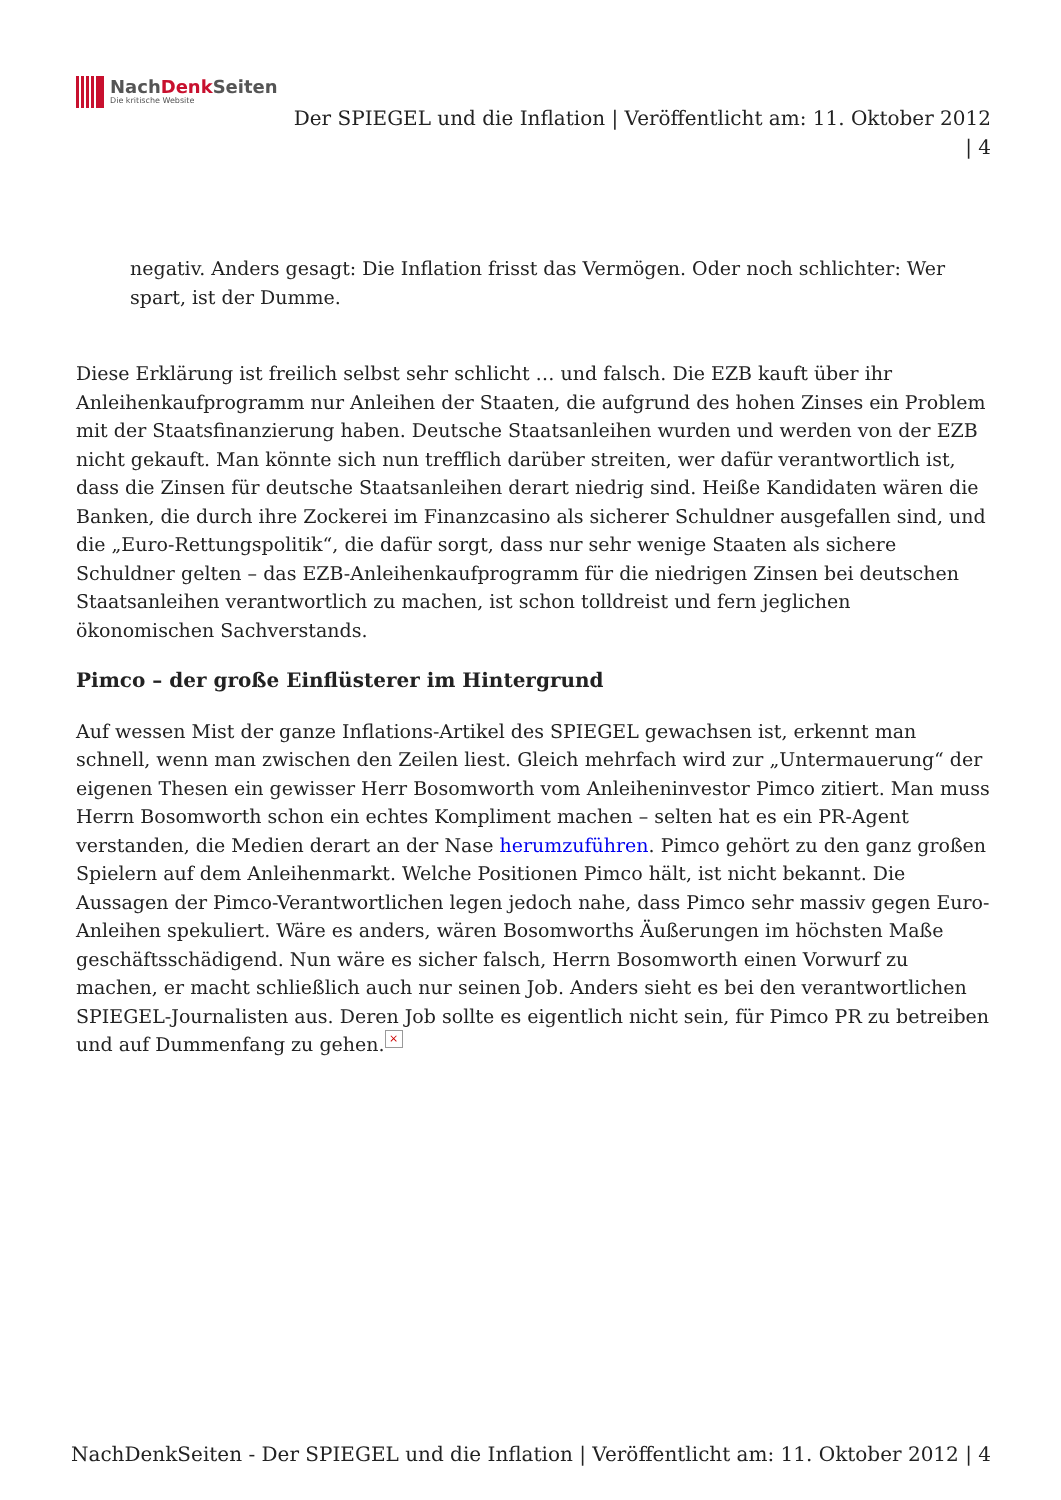NachDenk Seiten
Die kritische Website
Der SPIEGEL und die Inflation | Veröffentlicht am: 11. Oktober 2012
| 4
negativ. Anders gesagt: Die Inflation frisst das Vermögen. Oder noch schlichter: Wer spart, ist der Dumme.
Diese Erklärung ist freilich selbst sehr schlicht … und falsch. Die EZB kauft über ihr Anleihenkaufprogramm nur Anleihen der Staaten, die aufgrund des hohen Zinses ein Problem mit der Staatsfinanzierung haben. Deutsche Staatsanleihen wurden und werden von der EZB nicht gekauft. Man könnte sich nun trefflich darüber streiten, wer dafür verantwortlich ist, dass die Zinsen für deutsche Staatsanleihen derart niedrig sind. Heiße Kandidaten wären die Banken, die durch ihre Zockerei im Finanzcasino als sicherer Schuldner ausgefallen sind, und die „Euro-Rettungspolitik“, die dafür sorgt, dass nur sehr wenige Staaten als sichere Schuldner gelten – das EZB-Anleihenkaufprogramm für die niedrigen Zinsen bei deutschen Staatsanleihen verantwortlich zu machen, ist schon tolldreist und fern jeglichen ökonomischen Sachverstands.
Pimco – der große Einflüsterer im Hintergrund
Auf wessen Mist der ganze Inflations-Artikel des SPIEGEL gewachsen ist, erkennt man schnell, wenn man zwischen den Zeilen liest. Gleich mehrfach wird zur „Untermauerung“ der eigenen Thesen ein gewisser Herr Bosomworth vom Anleiheninvestor Pimco zitiert. Man muss Herrn Bosomworth schon ein echtes Kompliment machen – selten hat es ein PR-Agent verstanden, die Medien derart an der Nase herumzuführen. Pimco gehört zu den ganz großen Spielern auf dem Anleihenmarkt. Welche Positionen Pimco hält, ist nicht bekannt. Die Aussagen der Pimco-Verantwortlichen legen jedoch nahe, dass Pimco sehr massiv gegen Euro-Anleihen spekuliert. Wäre es anders, wären Bosomworths Äußerungen im höchsten Maße geschäftsschädigend. Nun wäre es sicher falsch, Herrn Bosomworth einen Vorwurf zu machen, er macht schließlich auch nur seinen Job. Anders sieht es bei den verantwortlichen SPIEGEL-Journalisten aus. Deren Job sollte es eigentlich nicht sein, für Pimco PR zu betreiben und auf Dummenfang zu gehen. ×
NachDenkSeiten - Der SPIEGEL und die Inflation | Veröffentlicht am: 11. Oktober 2012 | 4